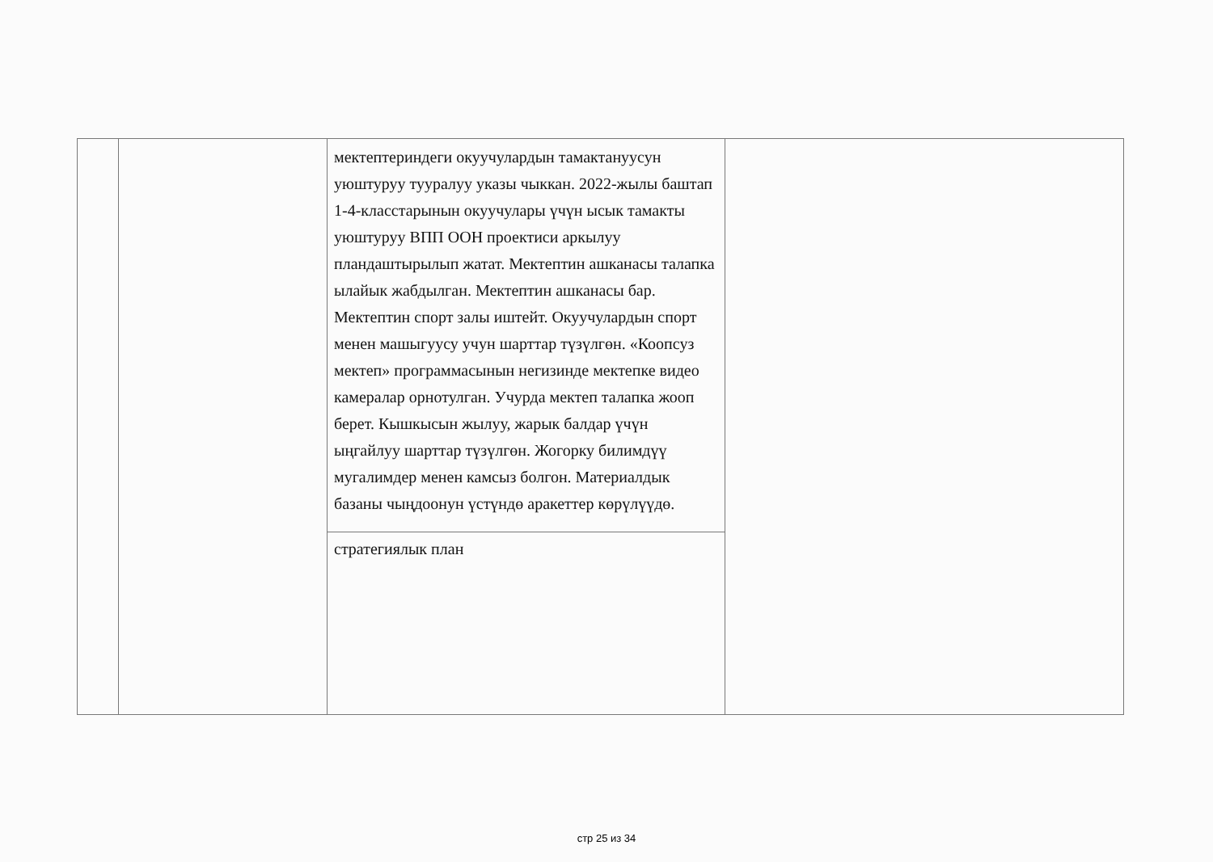| | | мектептериндеги окуучулардын тамактануусун уюштуруу тууралуу указы чыккан. 2022-жылы баштап 1-4-класстарынын окуучулары үчүн ысык тамакты уюштуруу ВПП ООН проектиси аркылуу пландаштырылып жатат. Мектептин ашканасы талапка ылайык жабдылган. Мектептин ашканасы бар. Мектептин спорт залы иштейт. Окуучулардын спорт менен машыгуусу учун шарттар түзүлгөн. «Коопсуз мектеп» программасынын негизинде мектепке видео камералар орнотулган. Учурда мектеп талапка жооп берет. Кышкысын жылуу, жарык балдар үчүн ыңгайлуу шарттар түзүлгөн. Жогорку билимдүү мугалимдер менен камсыз болгон. Материалдык базаны чыңдоонун үстүндө аракеттер көрүлүүдө. стратегиялык план | |
стр 25 из 34